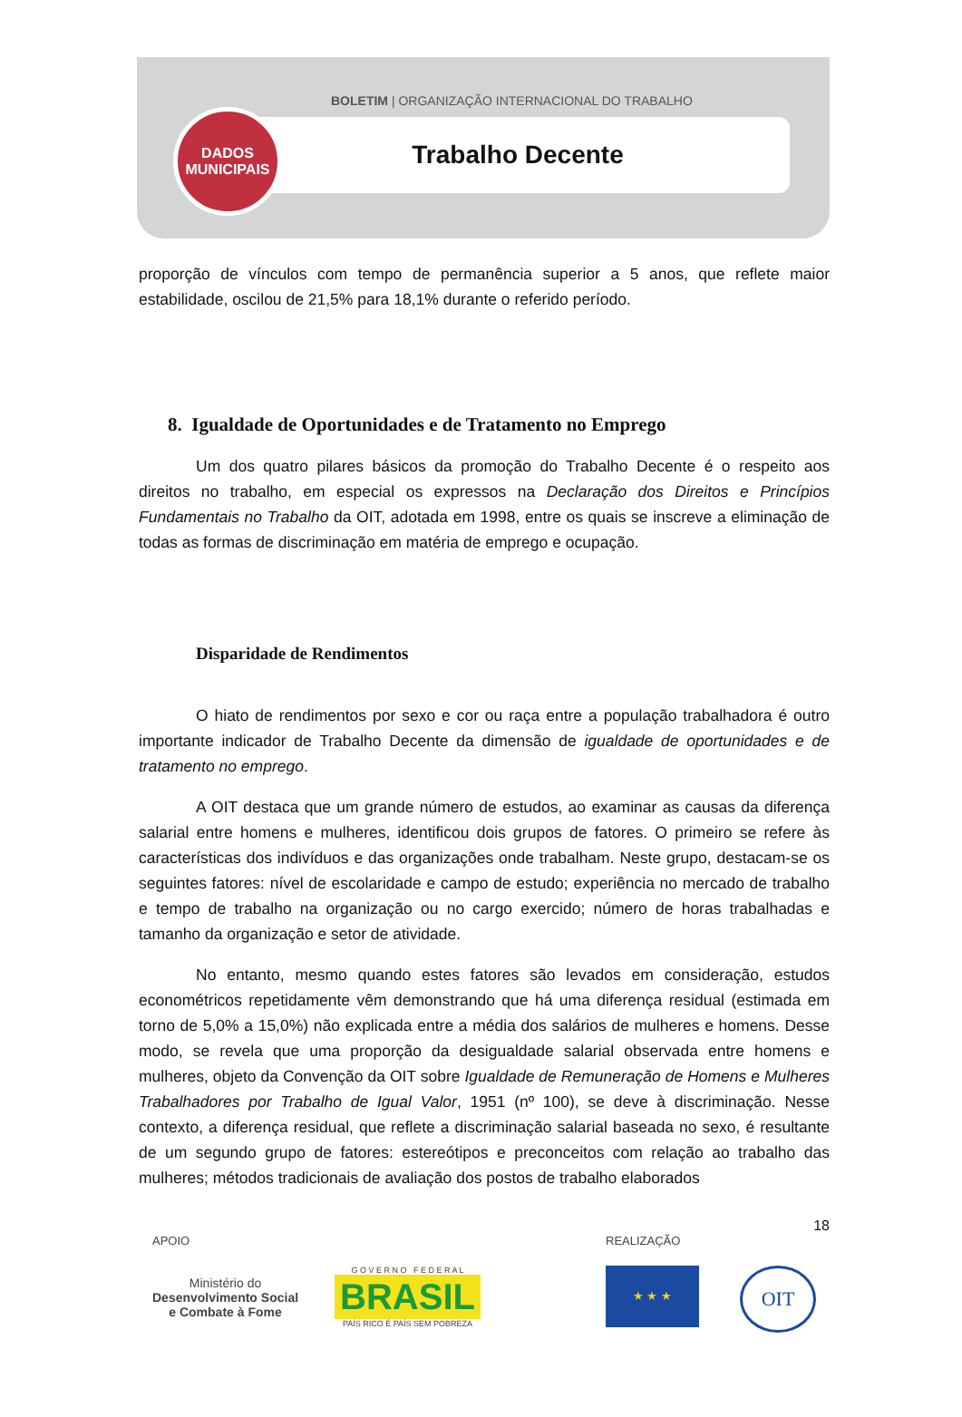BOLETIM | ORGANIZAÇÃO INTERNACIONAL DO TRABALHO
Trabalho Decente
DADOS
MUNICIPAIS
proporção de vínculos com tempo de permanência superior a 5 anos, que reflete maior estabilidade, oscilou de 21,5% para 18,1% durante o referido período.
8. Igualdade de Oportunidades e de Tratamento no Emprego
Um dos quatro pilares básicos da promoção do Trabalho Decente é o respeito aos direitos no trabalho, em especial os expressos na Declaração dos Direitos e Princípios Fundamentais no Trabalho da OIT, adotada em 1998, entre os quais se inscreve a eliminação de todas as formas de discriminação em matéria de emprego e ocupação.
Disparidade de Rendimentos
O hiato de rendimentos por sexo e cor ou raça entre a população trabalhadora é outro importante indicador de Trabalho Decente da dimensão de igualdade de oportunidades e de tratamento no emprego.
A OIT destaca que um grande número de estudos, ao examinar as causas da diferença salarial entre homens e mulheres, identificou dois grupos de fatores. O primeiro se refere às características dos indivíduos e das organizações onde trabalham. Neste grupo, destacam-se os seguintes fatores: nível de escolaridade e campo de estudo; experiência no mercado de trabalho e tempo de trabalho na organização ou no cargo exercido; número de horas trabalhadas e tamanho da organização e setor de atividade.
No entanto, mesmo quando estes fatores são levados em consideração, estudos econométricos repetidamente vêm demonstrando que há uma diferença residual (estimada em torno de 5,0% a 15,0%) não explicada entre a média dos salários de mulheres e homens. Desse modo, se revela que uma proporção da desigualdade salarial observada entre homens e mulheres, objeto da Convenção da OIT sobre Igualdade de Remuneração de Homens e Mulheres Trabalhadores por Trabalho de Igual Valor, 1951 (nº 100), se deve à discriminação. Nesse contexto, a diferença residual, que reflete a discriminação salarial baseada no sexo, é resultante de um segundo grupo de fatores: estereótipos e preconceitos com relação ao trabalho das mulheres; métodos tradicionais de avaliação dos postos de trabalho elaborados
18
APOIO
Ministério do
Desenvolvimento Social
e Combate à Fome
G O V E R N O F E D E R A L
BRASIL
PAÍS RICO É PAÍS SEM POBREZA
REALIZAÇÃO
★ ★ ★
OIT